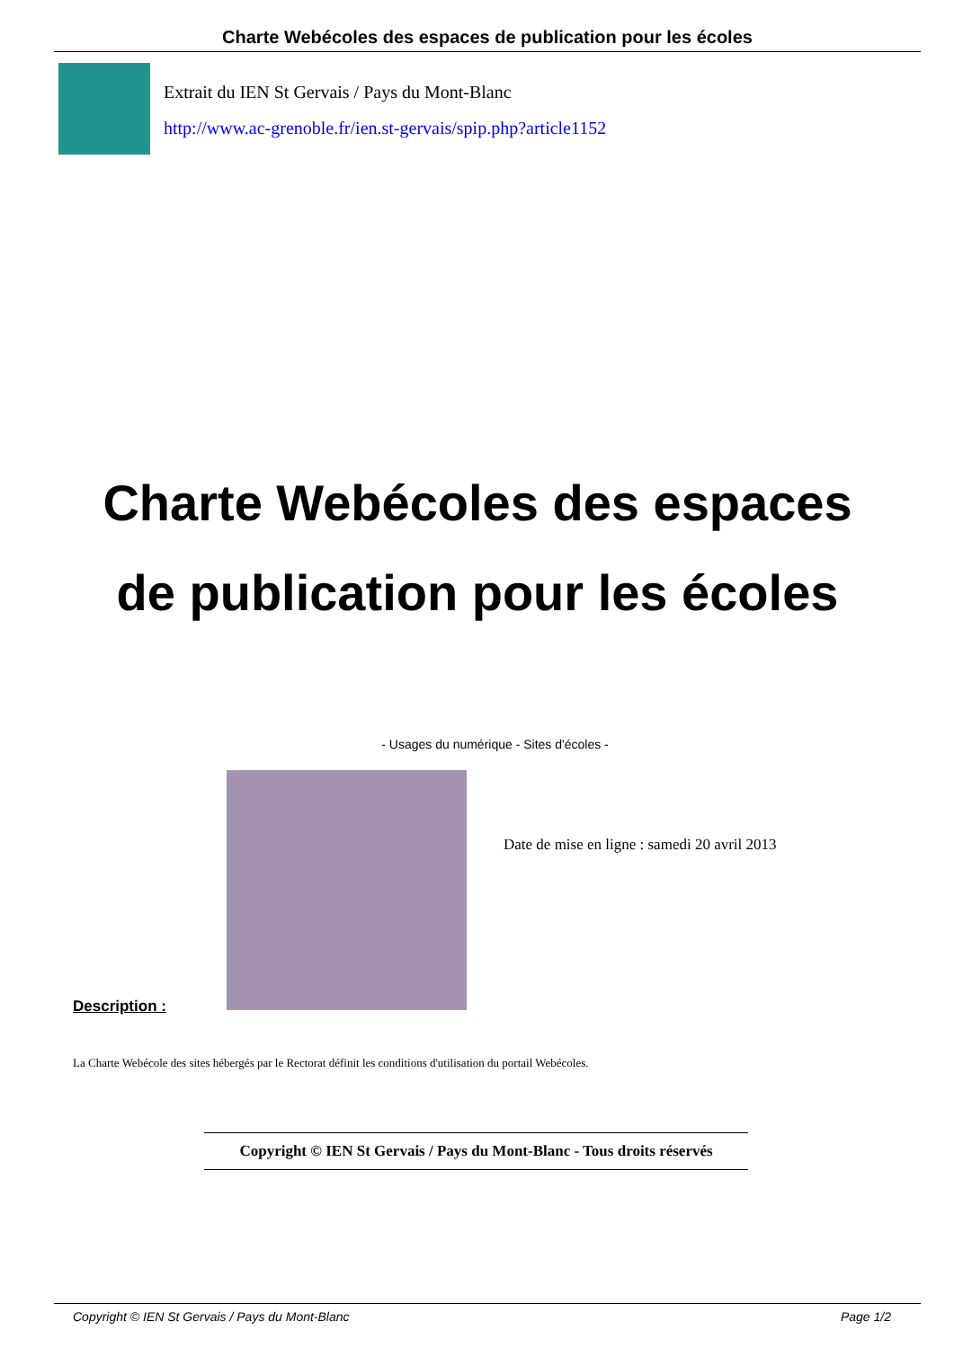Charte Webécoles des espaces de publication pour les écoles
Extrait du IEN St Gervais / Pays du Mont-Blanc
http://www.ac-grenoble.fr/ien.st-gervais/spip.php?article1152
Charte Webécoles des espaces de publication pour les écoles
- Usages du numérique - Sites d'écoles -
Date de mise en ligne : samedi 20 avril 2013
Description :
La Charte Webécole des sites hébergés par le Rectorat définit les conditions d'utilisation du portail Webécoles.
Copyright © IEN St Gervais / Pays du Mont-Blanc - Tous droits réservés
Copyright © IEN St Gervais / Pays du Mont-Blanc Page 1/2